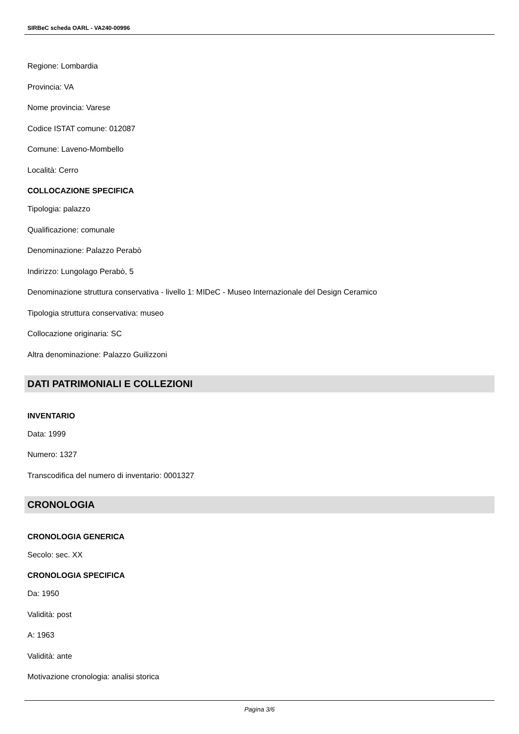SIRBeC scheda OARL - VA240-00996
Regione: Lombardia
Provincia: VA
Nome provincia: Varese
Codice ISTAT comune: 012087
Comune: Laveno-Mombello
Località: Cerro
COLLOCAZIONE SPECIFICA
Tipologia: palazzo
Qualificazione: comunale
Denominazione: Palazzo Perabò
Indirizzo: Lungolago Perabò, 5
Denominazione struttura conservativa - livello 1: MIDeC - Museo Internazionale del Design Ceramico
Tipologia struttura conservativa: museo
Collocazione originaria: SC
Altra denominazione: Palazzo Guilizzoni
DATI PATRIMONIALI E COLLEZIONI
INVENTARIO
Data: 1999
Numero: 1327
Transcodifica del numero di inventario: 0001327
CRONOLOGIA
CRONOLOGIA GENERICA
Secolo: sec. XX
CRONOLOGIA SPECIFICA
Da: 1950
Validità: post
A: 1963
Validità: ante
Motivazione cronologia: analisi storica
Pagina 3/6